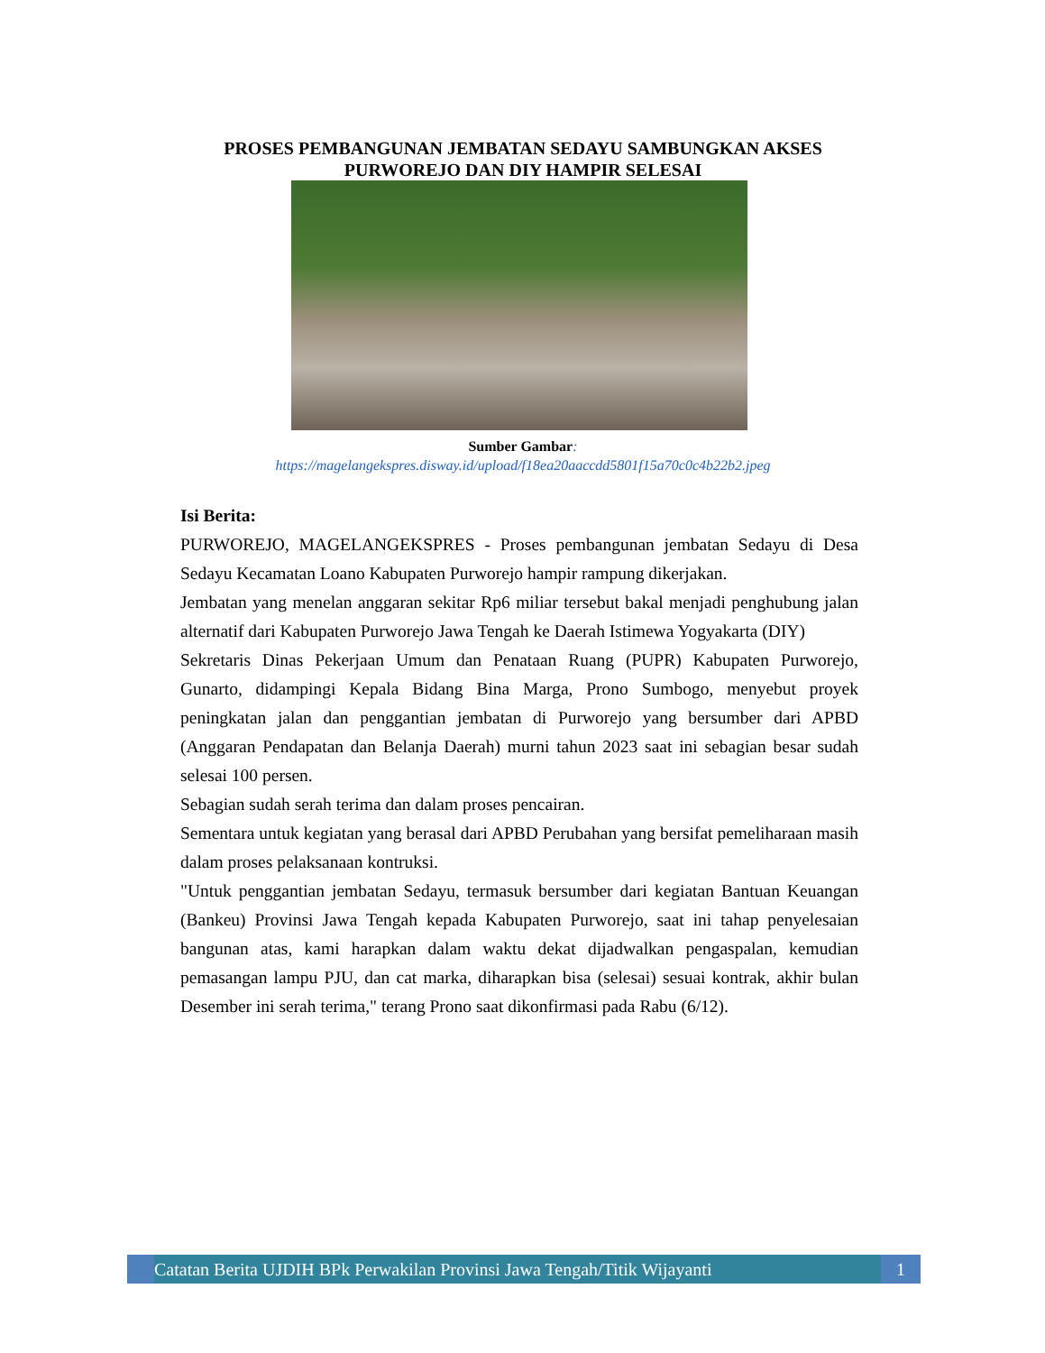PROSES PEMBANGUNAN JEMBATAN SEDAYU SAMBUNGKAN AKSES PURWOREJO DAN DIY HAMPIR SELESAI
Sumber Gambar:
https://magelangekspres.disway.id/upload/f18ea20aaccdd5801f15a70c0c4b22b2.jpeg
Isi Berita:
PURWOREJO, MAGELANGEKSPRES - Proses pembangunan jembatan Sedayu di Desa Sedayu Kecamatan Loano Kabupaten Purworejo hampir rampung dikerjakan.
Jembatan yang menelan anggaran sekitar Rp6 miliar tersebut bakal menjadi penghubung jalan alternatif dari Kabupaten Purworejo Jawa Tengah ke Daerah Istimewa Yogyakarta (DIY)
Sekretaris Dinas Pekerjaan Umum dan Penataan Ruang (PUPR) Kabupaten Purworejo, Gunarto, didampingi Kepala Bidang Bina Marga, Prono Sumbogo, menyebut proyek peningkatan jalan dan penggantian jembatan di Purworejo yang bersumber dari APBD (Anggaran Pendapatan dan Belanja Daerah) murni tahun 2023 saat ini sebagian besar sudah selesai 100 persen.
Sebagian sudah serah terima dan dalam proses pencairan.
Sementara untuk kegiatan yang berasal dari APBD Perubahan yang bersifat pemeliharaan masih dalam proses pelaksanaan kontruksi.
"Untuk penggantian jembatan Sedayu, termasuk bersumber dari kegiatan Bantuan Keuangan (Bankeu) Provinsi Jawa Tengah kepada Kabupaten Purworejo, saat ini tahap penyelesaian bangunan atas, kami harapkan dalam waktu dekat dijadwalkan pengaspalan, kemudian pemasangan lampu PJU, dan cat marka, diharapkan bisa (selesai) sesuai kontrak, akhir bulan Desember ini serah terima," terang Prono saat dikonfirmasi pada Rabu (6/12).
Catatan Berita UJDIH BPk Perwakilan Provinsi Jawa Tengah/Titik Wijayanti
1